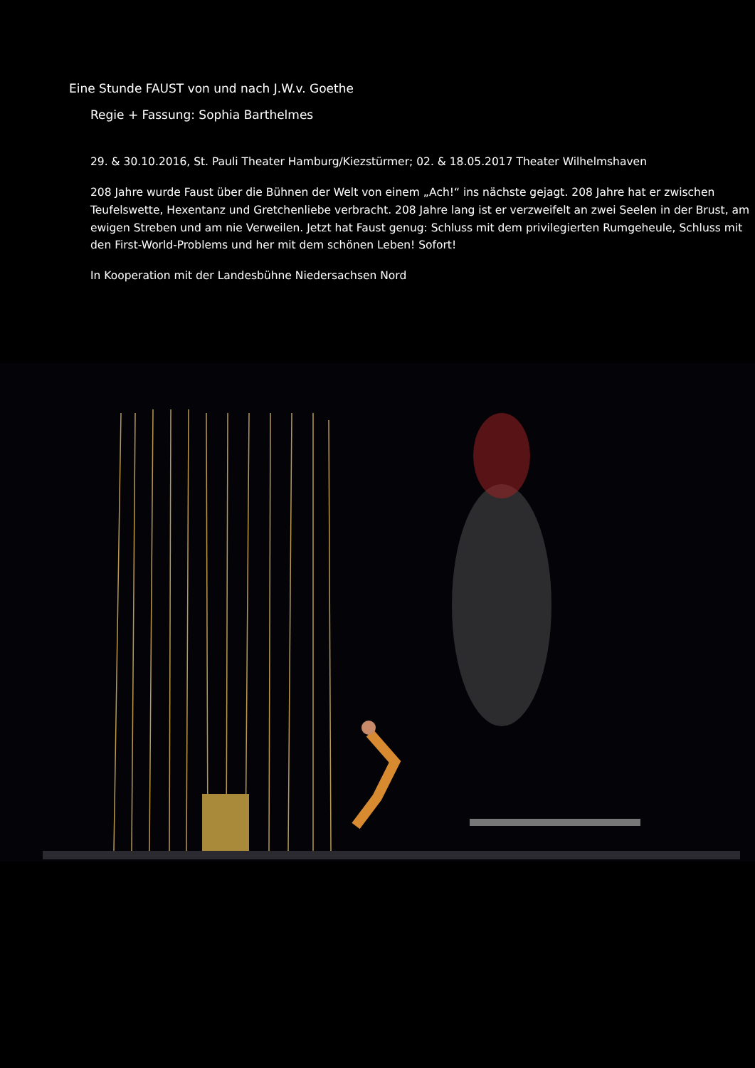Eine Stunde FAUST von und nach J.W.v. Goethe
Regie + Fassung: Sophia Barthelmes
29. & 30.10.2016, St. Pauli Theater Hamburg/Kiezstürmer; 02. & 18.05.2017 Theater Wilhelmshaven
208 Jahre wurde Faust über die Bühnen der Welt von einem „Ach!“ ins nächste gejagt. 208 Jahre hat er zwischen Teufelswette, Hexentanz und Gretchenliebe verbracht. 208 Jahre lang ist er verzweifelt an zwei Seelen in der Brust, am ewigen Streben und am nie Verweilen. Jetzt hat Faust genug: Schluss mit dem privilegierten Rumgeheule, Schluss mit den First-World-Problems und her mit dem schönen Leben! Sofort!
In Kooperation mit der Landesbühne Niedersachsen Nord